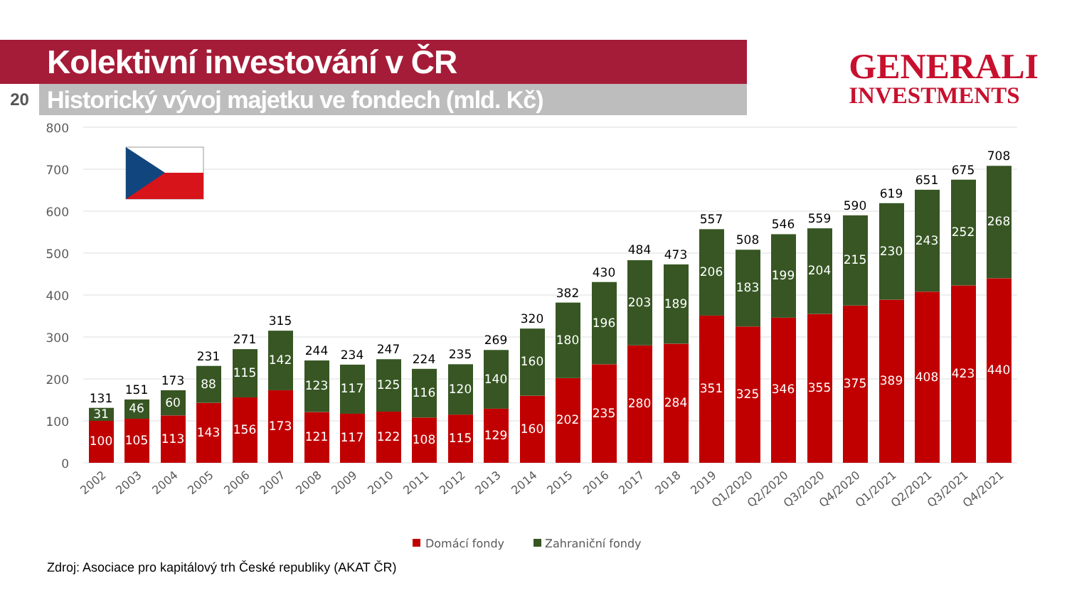Kolektivní investování v ČR
20
Historický vývoj majetku ve fondech (mld. Kč)
GENERALI
INVESTMENTS
800
700
600
500
400
300
200
100
0
131
151
173
231
271
315
244
234
247
224
235
269
320
382
430
484
473
557
508
546
559
590
619
651
675
708
31
100
46
105
60
113
88
143
115
156
142
173
123
121
117
117
125
122
116
108
120
115
140
129
160
160
180
202
196
235
203
280
189
284
206
351
183
325
199
346
204
355
215
375
230
389
243
408
252
423
268
440
2002
2003
2004
2005
2006
2007
2008
2009
2010
2011
2012
2013
2014
2015
2016
2017
2018
2019
Q1/2020
Q2/2020
Q3/2020
Q4/2020
Q1/2021
Q2/2021
Q3/2021
Q4/2021
Domácí fondy
Zahraniční fondy
Zdroj: Asociace pro kapitálový trh České republiky (AKAT ČR)